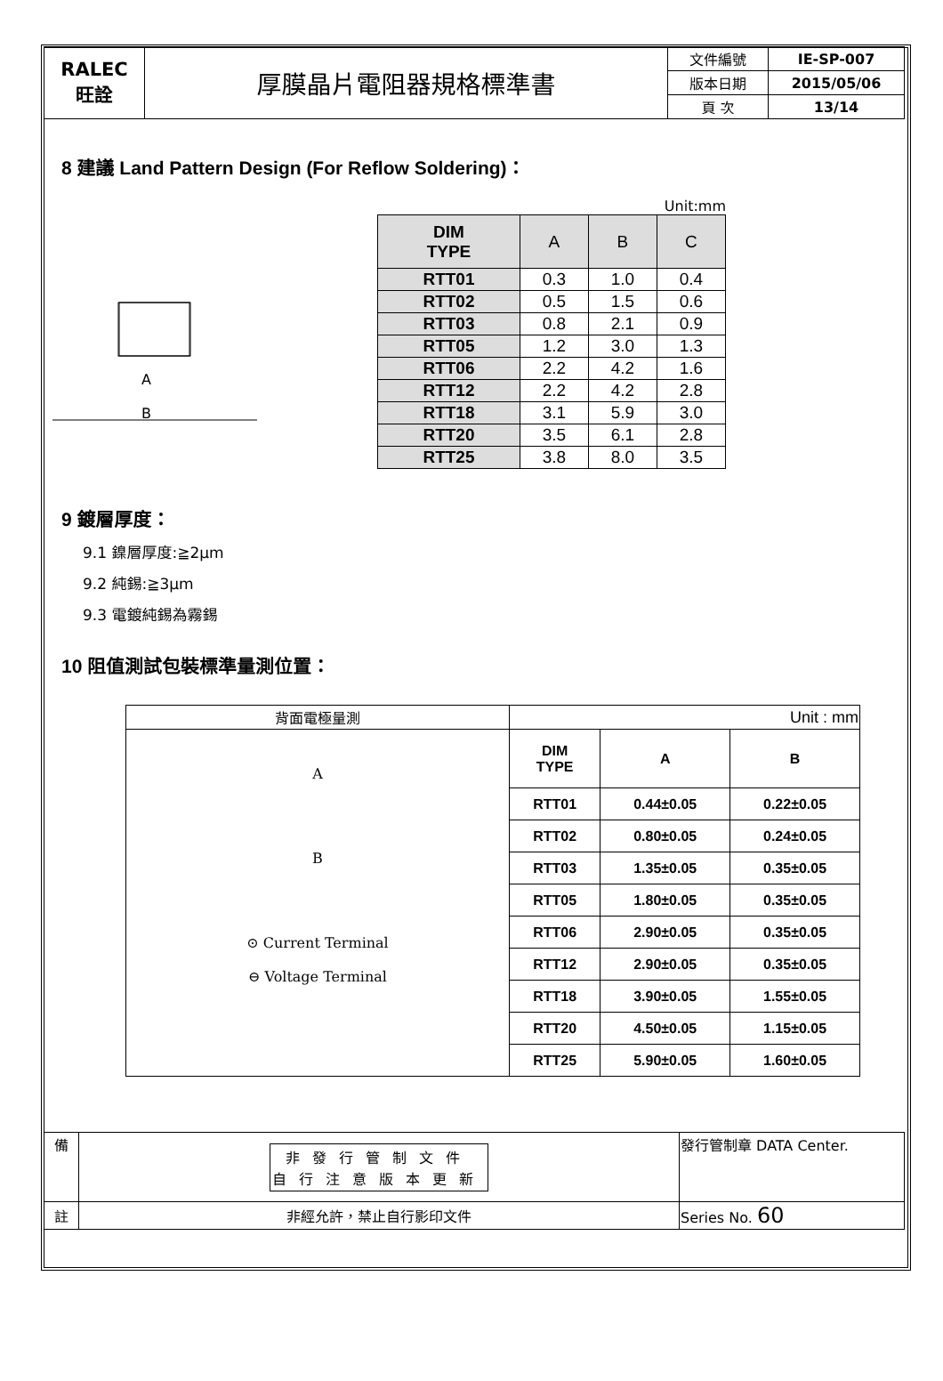| RALEC 旺詮 | 厚膜晶片電阻器規格標準書 | 文件編號 | IE-SP-007 |
| | | 版本日期 | 2015/05/06 |
| | | 頁 次 | 13/14 |
8 建議 Land Pattern Design (For Reflow Soldering)：
A
B
Unit:mm
| DIM TYPE | A | B | C |
| --- | --- | --- | --- |
| RTT01 | 0.3 | 1.0 | 0.4 |
| RTT02 | 0.5 | 1.5 | 0.6 |
| RTT03 | 0.8 | 2.1 | 0.9 |
| RTT05 | 1.2 | 3.0 | 1.3 |
| RTT06 | 2.2 | 4.2 | 1.6 |
| RTT12 | 2.2 | 4.2 | 2.8 |
| RTT18 | 3.1 | 5.9 | 3.0 |
| RTT20 | 3.5 | 6.1 | 2.8 |
| RTT25 | 3.8 | 8.0 | 3.5 |
9 鍍層厚度：
9.1 鎳層厚度:≧2μm
9.2 純錫:≧3μm
9.3 電鍍純錫為霧錫
10 阻值測試包裝標準量測位置：
| 背面電極量測 | Unit : mm | | |
| A B ⊙ Current Terminal ⊖ Voltage Terminal | DIM TYPE | A | B |
| | RTT01 | 0.44±0.05 | 0.22±0.05 |
| | RTT02 | 0.80±0.05 | 0.24±0.05 |
| | RTT03 | 1.35±0.05 | 0.35±0.05 |
| | RTT05 | 1.80±0.05 | 0.35±0.05 |
| | RTT06 | 2.90±0.05 | 0.35±0.05 |
| | RTT12 | 2.90±0.05 | 0.35±0.05 |
| | RTT18 | 3.90±0.05 | 1.55±0.05 |
| | RTT20 | 4.50±0.05 | 1.15±0.05 |
| | RTT25 | 5.90±0.05 | 1.60±0.05 |
| 備 | 非發行管制文件 自行注意版本更新 | 發行管制章 DATA Center. |
| 註 | 非經允許，禁止自行影印文件 | Series No. 60 |